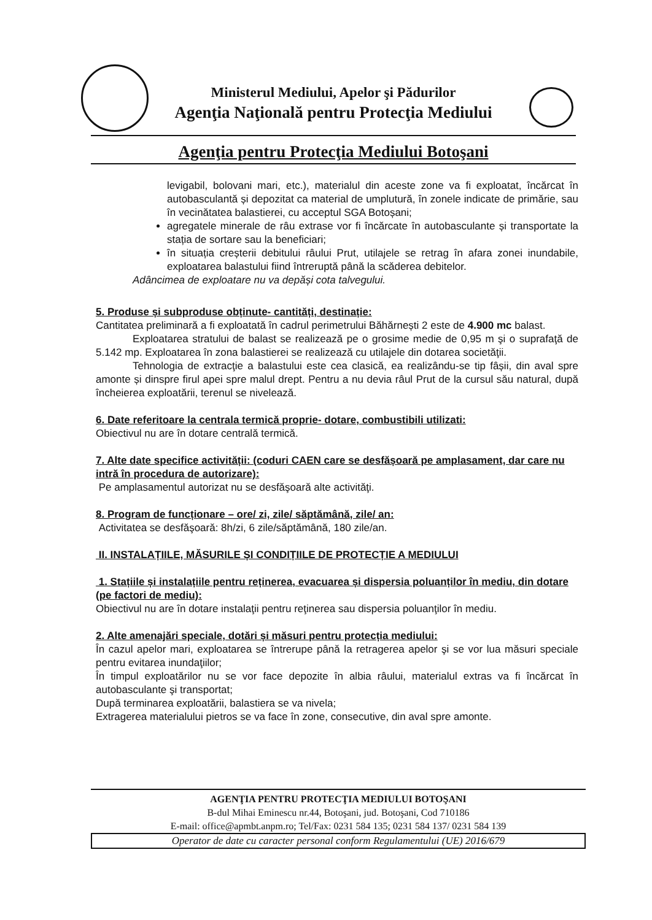Ministerul Mediului, Apelor şi Pădurilor
Agenţia Naţională pentru Protecţia Mediului
Agenţia pentru Protecţia Mediului Botoşani
levigabil, bolovani mari, etc.), materialul din aceste zone va fi exploatat, încărcat în autobasculantă și depozitat ca material de umplutură, în zonele indicate de primărie, sau în vecinătatea balastierei, cu acceptul SGA Botoșani;
agregatele minerale de râu extrase vor fi încărcate în autobasculante și transportate la stația de sortare sau la beneficiari;
în situația creșterii debitului râului Prut, utilajele se retrag în afara zonei inundabile, exploatarea balastului fiind întreruptă până la scăderea debitelor.
Adâncimea de exploatare nu va depăși cota talvegului.
5. Produse și subproduse obținute- cantități, destinație:
Cantitatea preliminară a fi exploatată în cadrul perimetrului Băhărnești 2 este de 4.900 mc balast.
Exploatarea stratului de balast se realizează pe o grosime medie de 0,95 m şi o suprafaţă de 5.142 mp. Exploatarea în zona balastierei se realizează cu utilajele din dotarea societăţii.
Tehnologia de extracţie a balastului este cea clasică, ea realizându-se tip fâșii, din aval spre amonte și dinspre firul apei spre malul drept. Pentru a nu devia râul Prut de la cursul său natural, după încheierea exploatării, terenul se nivelează.
6. Date referitoare la centrala termică proprie- dotare, combustibili utilizati:
Obiectivul nu are în dotare centrală termică.
7. Alte date specifice activității: (coduri CAEN care se desfășoară pe amplasament, dar care nu intră în procedura de autorizare):
Pe amplasamentul autorizat nu se desfăşoară alte activităţi.
8. Program de funcționare – ore/ zi, zile/ săptămână, zile/ an:
Activitatea se desfăşoară: 8h/zi, 6 zile/săptămână, 180 zile/an.
II. INSTALAȚIILE, MĂSURILE ȘI CONDIȚIILE DE PROTECȚIE A MEDIULUI
1. Stațiile și instalațiile pentru reținerea, evacuarea și dispersia poluanților în mediu, din dotare (pe factori de mediu):
Obiectivul nu are în dotare instalaţii pentru reţinerea sau dispersia poluanţilor în mediu.
2. Alte amenajări speciale, dotări și măsuri pentru protecția mediului:
În cazul apelor mari, exploatarea se întrerupe până la retragerea apelor şi se vor lua măsuri speciale pentru evitarea inundaţiilor;
În timpul exploatărilor nu se vor face depozite în albia râului, materialul extras va fi încărcat în autobasculante şi transportat;
După terminarea exploatării, balastiera se va nivela;
Extragerea materialului pietros se va face în zone, consecutive, din aval spre amonte.
AGENŢIA PENTRU PROTECŢIA MEDIULUI BOTOŞANI
B-dul Mihai Eminescu nr.44, Botoşani, jud. Botoşani, Cod 710186
E-mail: office@apmbt.anpm.ro; Tel/Fax: 0231 584 135; 0231 584 137/ 0231 584 139
Operator de date cu caracter personal conform Regulamentului (UE) 2016/679